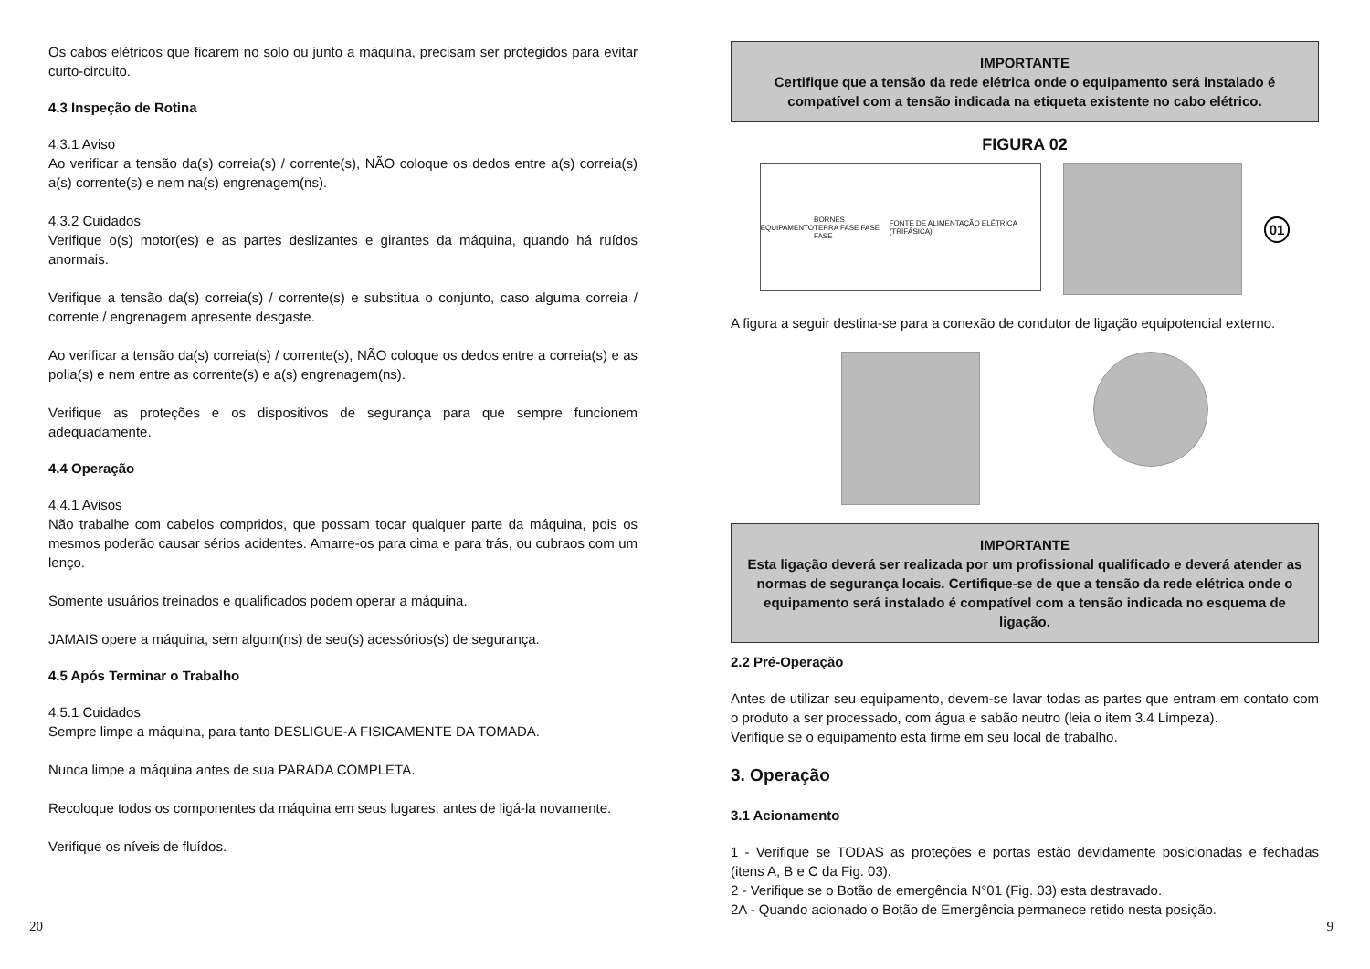Os cabos elétricos que ficarem no solo ou junto a máquina, precisam ser protegidos para evitar curto-circuito.
4.3 Inspeção de Rotina
4.3.1 Aviso
Ao verificar a tensão da(s) correia(s) / corrente(s), NÃO coloque os dedos entre a(s) correia(s) a(s) corrente(s) e nem na(s) engrenagem(ns).
4.3.2 Cuidados
Verifique o(s) motor(es) e as partes deslizantes e girantes da máquina, quando há ruídos anormais.
Verifique a tensão da(s) correia(s) / corrente(s) e substitua o conjunto, caso alguma correia / corrente / engrenagem apresente desgaste.
Ao verificar a tensão da(s) correia(s) / corrente(s), NÃO coloque os dedos entre a correia(s) e as polia(s) e nem entre as corrente(s) e a(s) engrenagem(ns).
Verifique as proteções e os dispositivos de segurança para que sempre funcionem adequadamente.
4.4 Operação
4.4.1 Avisos
Não trabalhe com cabelos compridos, que possam tocar qualquer parte da máquina, pois os mesmos poderão causar sérios acidentes. Amarre-os para cima e para trás, ou cubraos com um lenço.
Somente usuários treinados e qualificados podem operar a máquina.
JAMAIS opere a máquina, sem algum(ns) de seu(s) acessórios(s) de segurança.
4.5 Após Terminar o Trabalho
4.5.1 Cuidados
Sempre limpe a máquina, para tanto DESLIGUE-A FISICAMENTE DA TOMADA.
Nunca limpe a máquina antes de sua PARADA COMPLETA.
Recoloque todos os componentes da máquina em seus lugares, antes de ligá-la novamente.
Verifique os níveis de fluídos.
IMPORTANTE
Certifique que a tensão da rede elétrica onde o equipamento será instalado é compatível com a tensão indicada na etiqueta existente no cabo elétrico.
FIGURA 02
EQUIPAMENTO BORNES
TERRA FASE FASE FASE FONTE DE ALIMENTAÇÃO ELÉTRICA (TRIFÁSICA)
01
A figura a seguir destina-se para a conexão de condutor de ligação equipotencial externo.
IMPORTANTE
Esta ligação deverá ser realizada por um profissional qualificado e deverá atender as normas de segurança locais. Certifique-se de que a tensão da rede elétrica onde o equipamento será instalado é compatível com a tensão indicada no esquema de ligação.
2.2 Pré-Operação
Antes de utilizar seu equipamento, devem-se lavar todas as partes que entram em contato com o produto a ser processado, com água e sabão neutro (leia o item 3.4 Limpeza).
Verifique se o equipamento esta firme em seu local de trabalho.
3. Operação
3.1 Acionamento
1 - Verifique se TODAS as proteções e portas estão devidamente posicionadas e fechadas (itens A, B e C da Fig. 03).
2 - Verifique se o Botão de emergência N°01 (Fig. 03) esta destravado.
2A - Quando acionado o Botão de Emergência permanece retido nesta posição.
20 9